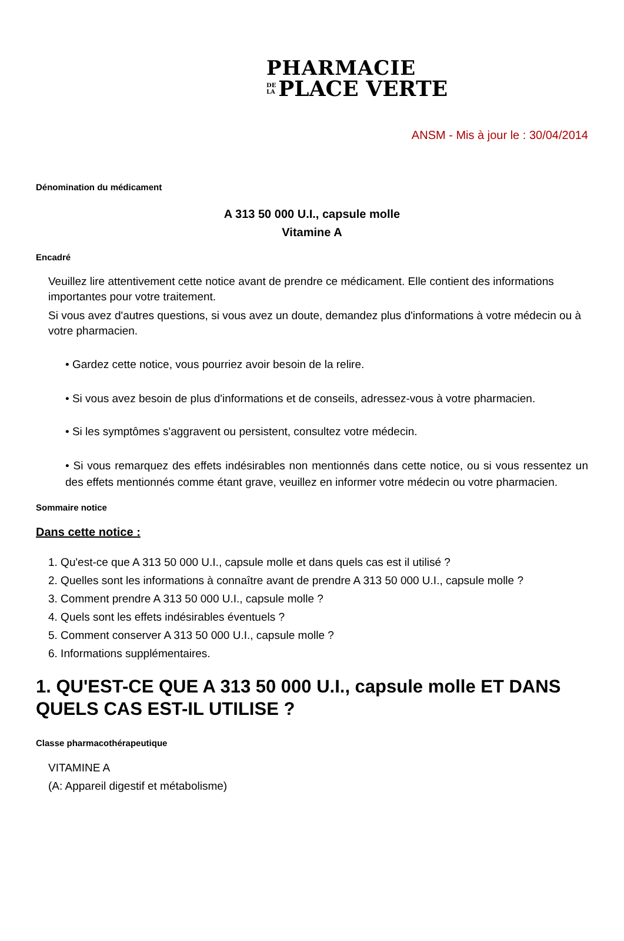PHARMACIE
DE
LA PLACE VERTE
ANSM - Mis à jour le : 30/04/2014
Dénomination du médicament
A 313 50 000 U.I., capsule molle
Vitamine A
Encadré
Veuillez lire attentivement cette notice avant de prendre ce médicament. Elle contient des informations importantes pour votre traitement.
Si vous avez d'autres questions, si vous avez un doute, demandez plus d'informations à votre médecin ou à votre pharmacien.
• Gardez cette notice, vous pourriez avoir besoin de la relire.
• Si vous avez besoin de plus d'informations et de conseils, adressez-vous à votre pharmacien.
• Si les symptômes s'aggravent ou persistent, consultez votre médecin.
• Si vous remarquez des effets indésirables non mentionnés dans cette notice, ou si vous ressentez un des effets mentionnés comme étant grave, veuillez en informer votre médecin ou votre pharmacien.
Sommaire notice
Dans cette notice :
1. Qu'est-ce que A 313 50 000 U.I., capsule molle et dans quels cas est il utilisé ?
2. Quelles sont les informations à connaître avant de prendre A 313 50 000 U.I., capsule molle ?
3. Comment prendre A 313 50 000 U.I., capsule molle ?
4. Quels sont les effets indésirables éventuels ?
5. Comment conserver A 313 50 000 U.I., capsule molle ?
6. Informations supplémentaires.
1. QU'EST-CE QUE A 313 50 000 U.I., capsule molle ET DANS QUELS CAS EST-IL UTILISE ?
Classe pharmacothérapeutique
VITAMINE A
(A: Appareil digestif et métabolisme)